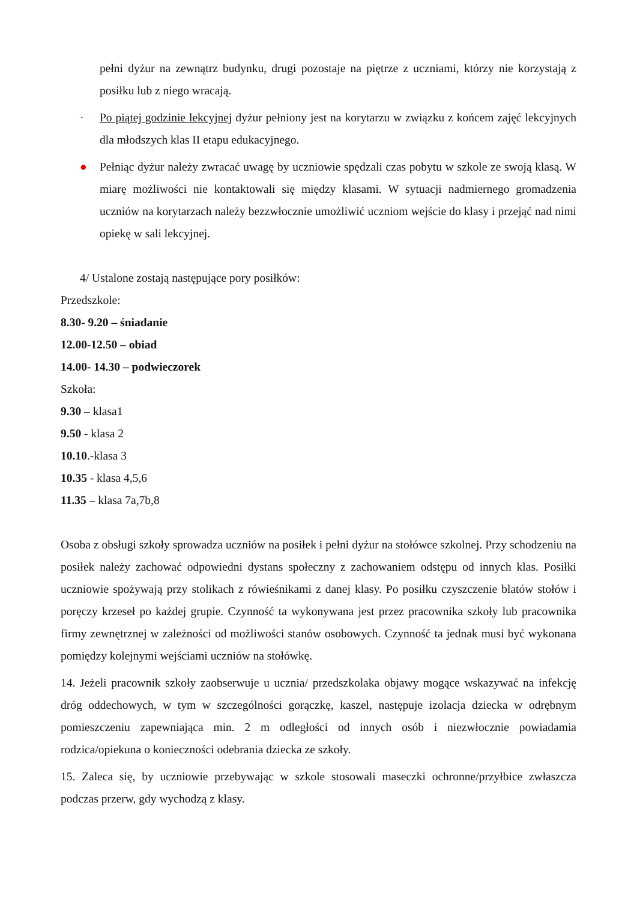pełni dyżur na zewnątrz budynku, drugi pozostaje na piętrze z uczniami, którzy nie korzystają z posiłku lub z niego wracają.
· Po piątej godzinie lekcyjnej dyżur pełniony jest na korytarzu w związku z końcem zajęć lekcyjnych dla młodszych klas II etapu edukacyjnego.
● Pełniąc dyżur należy zwracać uwagę by uczniowie spędzali czas pobytu w szkole ze swoją klasą. W miarę możliwości nie kontaktowali się między klasami. W sytuacji nadmiernego gromadzenia uczniów na korytarzach należy bezzwłocznie umożliwić uczniom wejście do klasy i przejąć nad nimi opiekę w sali lekcyjnej.
4/ Ustalone zostają następujące pory posiłków:
Przedszkole:
8.30- 9.20 – śniadanie
12.00-12.50 – obiad
14.00- 14.30 – podwieczorek
Szkoła:
9.30 – klasa1
9.50 - klasa 2
10.10.-klasa 3
10.35 - klasa 4,5,6
11.35 – klasa 7a,7b,8
Osoba z obsługi szkoły sprowadza uczniów na posiłek i pełni dyżur na stołówce szkolnej. Przy schodzeniu na posiłek należy zachować odpowiedni dystans społeczny z zachowaniem odstępu od innych klas. Posiłki uczniowie spożywają przy stolikach z rówieśnikami z danej klasy. Po posiłku czyszczenie blatów stołów i poręczy krzeseł po każdej grupie. Czynność ta wykonywana jest przez pracownika szkoły lub pracownika firmy zewnętrznej w zależności od możliwości stanów osobowych. Czynność ta jednak musi być wykonana pomiędzy kolejnymi wejściami uczniów na stołówkę.
14. Jeżeli pracownik szkoły zaobserwuje u ucznia/ przedszkolaka objawy mogące wskazywać na infekcję dróg oddechowych, w tym w szczególności gorączkę, kaszel, następuje izolacja dziecka w odrębnym pomieszczeniu zapewniająca min. 2 m odległości od innych osób i niezwłocznie powiadamia rodzica/opiekuna o konieczności odebrania dziecka ze szkoły.
15. Zaleca się, by uczniowie przebywając w szkole stosowali maseczki ochronne/przyłbice zwłaszcza podczas przerw, gdy wychodzą z klasy.